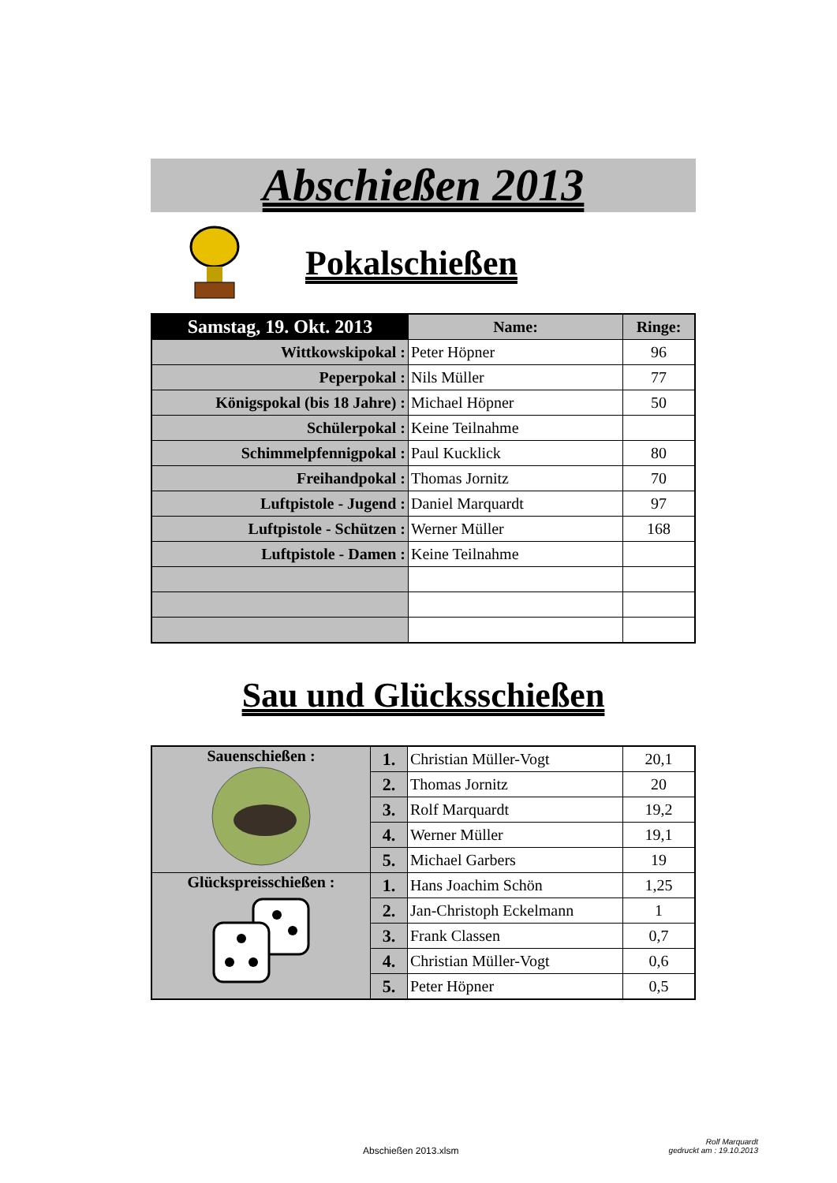Abschießen 2013
Pokalschießen
| Samstag, 19. Okt. 2013 | Name: | Ringe: |
| --- | --- | --- |
| Wittkowskipokal : | Peter Höpner | 96 |
| Peperpokal : | Nils Müller | 77 |
| Königspokal (bis 18 Jahre) : | Michael Höpner | 50 |
| Schülerpokal : | Keine Teilnahme | |
| Schimmelpfennigpokal : | Paul Kucklick | 80 |
| Freihandpokal : | Thomas Jornitz | 70 |
| Luftpistole - Jugend : | Daniel Marquardt | 97 |
| Luftpistole - Schützen : | Werner Müller | 168 |
| Luftpistole - Damen : | Keine Teilnahme | |
Sau und Glücksschießen
| Sauenschießen : | 1. | Christian Müller-Vogt | 20,1 |
| | 2. | Thomas Jornitz | 20 |
| | 3. | Rolf Marquardt | 19,2 |
| | 4. | Werner Müller | 19,1 |
| | 5. | Michael Garbers | 19 |
| Glückspreisschießen : | 1. | Hans Joachim Schön | 1,25 |
| | 2. | Jan-Christoph Eckelmann | 1 |
| | 3. | Frank Classen | 0,7 |
| | 4. | Christian Müller-Vogt | 0,6 |
| | 5. | Peter Höpner | 0,5 |
Abschießen 2013.xlsm
Rolf Marquardt
gedruckt am : 19.10.2013